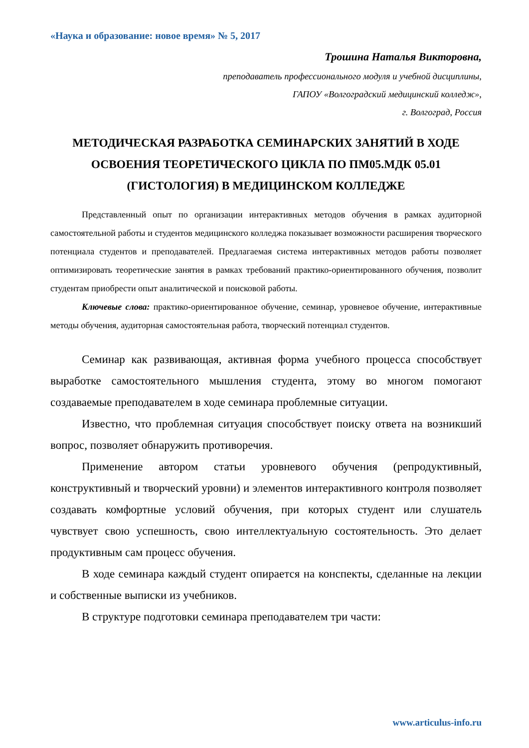«Наука и образование: новое время» № 5, 2017
Трошина Наталья Викторовна,
преподаватель профессионального модуля и учебной дисциплины,
ГАПОУ «Волгоградский медицинский колледж»,
г. Волгоград, Россия
МЕТОДИЧЕСКАЯ РАЗРАБОТКА СЕМИНАРСКИХ ЗАНЯТИЙ В ХОДЕ ОСВОЕНИЯ ТЕОРЕТИЧЕСКОГО ЦИКЛА ПО ПМ05.МДК 05.01 (ГИСТОЛОГИЯ) В МЕДИЦИНСКОМ КОЛЛЕДЖЕ
Представленный опыт по организации интерактивных методов обучения в рамках аудиторной самостоятельной работы и студентов медицинского колледжа показывает возможности расширения творческого потенциала студентов и преподавателей. Предлагаемая система интерактивных методов работы позволяет оптимизировать теоретические занятия в рамках требований практико-ориентированного обучения, позволит студентам приобрести опыт аналитической и поисковой работы.
Ключевые слова: практико-ориентированное обучение, семинар, уровневое обучение, интерактивные методы обучения, аудиторная самостоятельная работа, творческий потенциал студентов.
Семинар как развивающая, активная форма учебного процесса способствует выработке самостоятельного мышления студента, этому во многом помогают создаваемые преподавателем в ходе семинара проблемные ситуации.
Известно, что проблемная ситуация способствует поиску ответа на возникший вопрос, позволяет обнаружить противоречия.
Применение автором статьи уровневого обучения (репродуктивный, конструктивный и творческий уровни) и элементов интерактивного контроля позволяет создавать комфортные условий обучения, при которых студент или слушатель чувствует свою успешность, свою интеллектуальную состоятельность. Это делает продуктивным сам процесс обучения.
В ходе семинара каждый студент опирается на конспекты, сделанные на лекции и собственные выписки из учебников.
В структуре подготовки семинара преподавателем три части:
www.articulus-info.ru